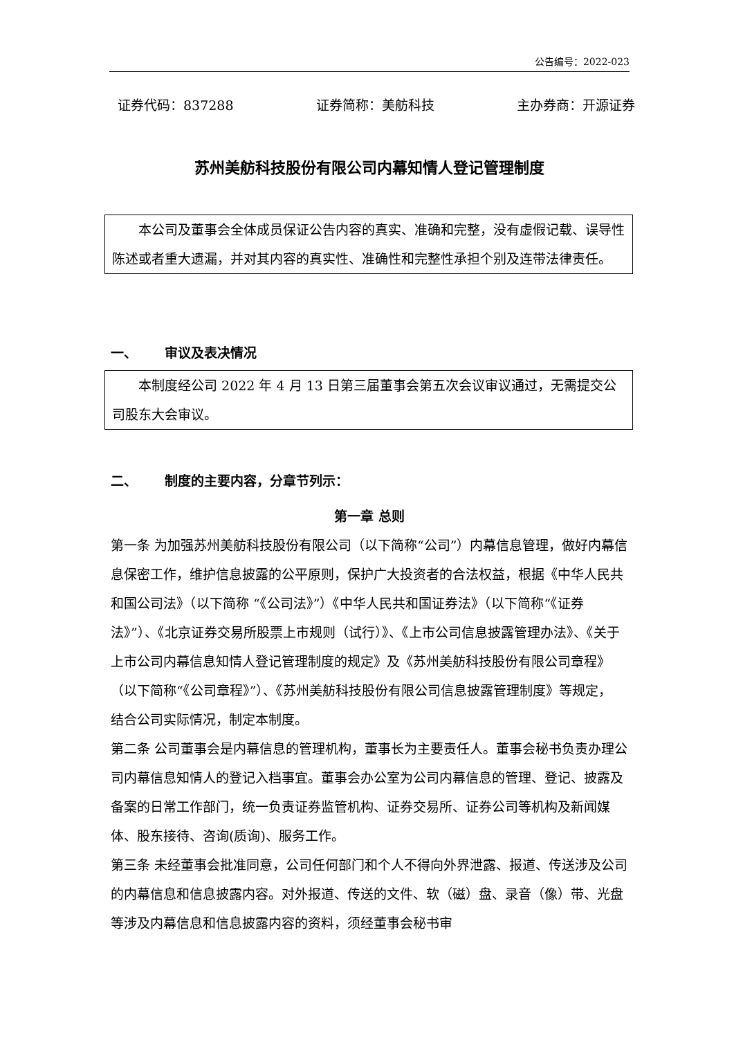公告编号：2022-023
证券代码：837288 证券简称：美舫科技 主办券商：开源证券
苏州美舫科技股份有限公司内幕知情人登记管理制度
本公司及董事会全体成员保证公告内容的真实、准确和完整，没有虚假记载、误导性陈述或者重大遗漏，并对其内容的真实性、准确性和完整性承担个别及连带法律责任。
一、 审议及表决情况
本制度经公司 2022 年 4 月 13 日第三届董事会第五次会议审议通过，无需提交公司股东大会审议。
二、 制度的主要内容，分章节列示：
第一章 总则
第一条 为加强苏州美舫科技股份有限公司（以下简称“公司”）内幕信息管理，做好内幕信息保密工作，维护信息披露的公平原则，保护广大投资者的合法权益，根据《中华人民共和国公司法》（以下简称 “《公司法》”）《中华人民共和国证券法》（以下简称“《证券法》”）、《北京证券交易所股票上市规则（试行）》、《上市公司信息披露管理办法》、《关于上市公司内幕信息知情人登记管理制度的规定》及《苏州美舫科技股份有限公司章程》（以下简称“《公司章程》”）、《苏州美舫科技股份有限公司信息披露管理制度》等规定， 结合公司实际情况，制定本制度。
第二条 公司董事会是内幕信息的管理机构，董事长为主要责任人。董事会秘书负责办理公司内幕信息知情人的登记入档事宜。董事会办公室为公司内幕信息的管理、登记、披露及备案的日常工作部门，统一负责证券监管机构、证券交易所、证券公司等机构及新闻媒体、股东接待、咨询(质询)、服务工作。
第三条 未经董事会批准同意，公司任何部门和个人不得向外界泄露、报道、传送涉及公司的内幕信息和信息披露内容。对外报道、传送的文件、软（磁）盘、录音（像）带、光盘等涉及内幕信息和信息披露内容的资料，须经董事会秘书审